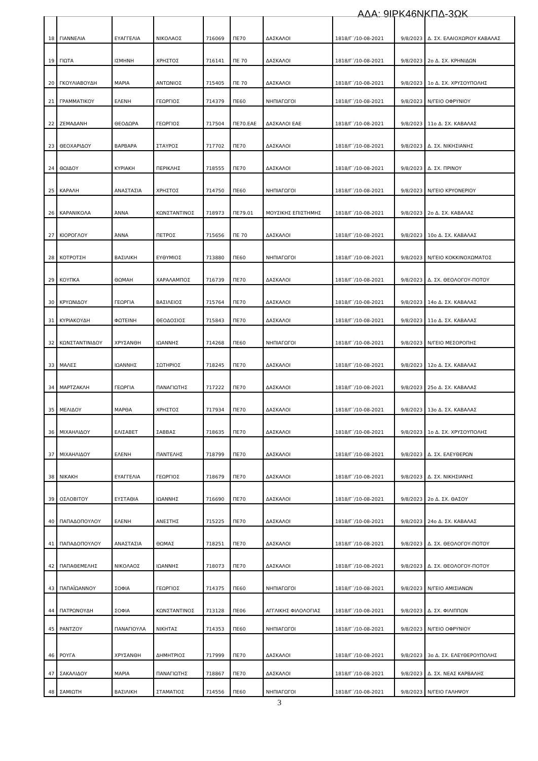ΑΔΑ: 9ΙΡΚ46ΝΚΠΔ-3ΩΚ
| 18 | ΓΙΑΝΝΕΛΙΑ | ΕΥΑΓΓΕΛΙΑ | ΝΙΚΟΛΑΟΣ | 716069 | ΠΕ70 | ΔΑΣΚΑΛΟΙ | 1818/Γ΄/10-08-2021 | 9/8/2023 | Δ. ΣΧ. ΕΛΑΙΟΧΩΡΙΟΥ ΚΑΒΑΛΑΣ |
| 19 | ΓΙΩΤΑ | ΙΣΜΗΝΗ | ΧΡΗΣΤΟΣ | 716141 | ΠΕ 70 | ΔΑΣΚΑΛΟΙ | 1818/Γ΄/10-08-2021 | 9/8/2023 | 2ο Δ. ΣΧ. ΚΡΗΝΙΔΩΝ |
| 20 | ΓΚΟΥΛΙΑΒΟΥΔΗ | ΜΑΡΙΑ | ΑΝΤΩΝΙΟΣ | 715405 | ΠΕ 70 | ΔΑΣΚΑΛΟΙ | 1818/Γ΄/10-08-2021 | 9/8/2023 | 1ο Δ. ΣΧ. ΧΡΥΣΟΥΠΟΛΗΣ |
| 21 | ΓΡΑΜΜΑΤΙΚΟΥ | ΕΛΕΝΗ | ΓΕΩΡΓΙΟΣ | 714379 | ΠΕ60 | ΝΗΠΙΑΓΩΓΟΙ | 1818/Γ΄/10-08-2021 | 9/8/2023 | Ν/ΓΕΙΟ ΟΦΡΥΝΙΟΥ |
| 22 | ΖΕΜΑΔΑΝΗ | ΘΕΟΔΩΡΑ | ΓΕΩΡΓΙΟΣ | 717504 | ΠΕ70.ΕΑΕ | ΔΑΣΚΑΛΟΙ ΕΑΕ | 1818/Γ΄/10-08-2021 | 9/8/2023 | 11ο Δ. ΣΧ. ΚΑΒΑΛΑΣ |
| 23 | ΘΕΟΧΑΡΙΔΟΥ | ΒΑΡΒΑΡΑ | ΣΤΑΥΡΟΣ | 717702 | ΠΕ70 | ΔΑΣΚΑΛΟΙ | 1818/Γ΄/10-08-2021 | 9/8/2023 | Δ. ΣΧ. ΝΙΚΗΣΙΑΝΗΣ |
| 24 | ΘΩΙΔΟΥ | ΚΥΡΙΑΚΗ | ΠΕΡΙΚΛΗΣ | 718555 | ΠΕ70 | ΔΑΣΚΑΛΟΙ | 1818/Γ΄/10-08-2021 | 9/8/2023 | Δ. ΣΧ. ΠΡΙΝΟΥ |
| 25 | ΚΑΡΑΛΗ | ΑΝΑΣΤΑΣΙΑ | ΧΡΗΣΤΟΣ | 714750 | ΠΕ60 | ΝΗΠΙΑΓΩΓΟΙ | 1818/Γ΄/10-08-2021 | 9/8/2023 | Ν/ΓΕΙΟ ΚΡΥΟΝΕΡΙΟΥ |
| 26 | ΚΑΡΑΝΙΚΟΛΑ | ΆΝΝΑ | ΚΩΝΣΤΑΝΤΙΝΟΣ | 718973 | ΠΕ79.01 | ΜΟΥΣΙΚΗΣ ΕΠΙΣΤΗΜΗΣ | 1818/Γ΄/10-08-2021 | 9/8/2023 | 2ο Δ. ΣΧ. ΚΑΒΑΛΑΣ |
| 27 | ΚΙΟΡΟΓΛΟΥ | ΆΝΝΑ | ΠΕΤΡΟΣ | 715656 | ΠΕ 70 | ΔΑΣΚΑΛΟΙ | 1818/Γ΄/10-08-2021 | 9/8/2023 | 10ο Δ. ΣΧ. ΚΑΒΑΛΑΣ |
| 28 | ΚΟΤΡΟΤΣΗ | ΒΑΣΙΛΙΚΗ | ΕΥΘΥΜΙΟΣ | 713880 | ΠΕ60 | ΝΗΠΙΑΓΩΓΟΙ | 1818/Γ΄/10-08-2021 | 9/8/2023 | Ν/ΓΕΙΟ ΚΟΚΚΙΝΟΧΩΜΑΤΟΣ |
| 29 | ΚΟΥΠΚΑ | ΘΩΜΑΗ | ΧΑΡΑΛΑΜΠΟΣ | 716739 | ΠΕ70 | ΔΑΣΚΑΛΟΙ | 1818/Γ΄/10-08-2021 | 9/8/2023 | Δ. ΣΧ. ΘΕΟΛΟΓΟΥ-ΠΟΤΟΥ |
| 30 | ΚΡΥΩΝΙΔΟΥ | ΓΕΩΡΓΙΑ | ΒΑΣΙΛΕΙΟΣ | 715764 | ΠΕ70 | ΔΑΣΚΑΛΟΙ | 1818/Γ΄/10-08-2021 | 9/8/2023 | 14ο Δ. ΣΧ. ΚΑΒΑΛΑΣ |
| 31 | ΚΥΡΙΑΚΟΥΔΗ | ΦΩΤΕΙΝΗ | ΘΕΟΔΟΣΙΟΣ | 715843 | ΠΕ70 | ΔΑΣΚΑΛΟΙ | 1818/Γ΄/10-08-2021 | 9/8/2023 | 11ο Δ. ΣΧ. ΚΑΒΑΛΑΣ |
| 32 | ΚΩΝΣΤΑΝΤΙΝΙΔΟΥ | ΧΡΥΣΑΝΘΗ | ΙΩΑΝΝΗΣ | 714268 | ΠΕ60 | ΝΗΠΙΑΓΩΓΟΙ | 1818/Γ΄/10-08-2021 | 9/8/2023 | Ν/ΓΕΙΟ ΜΕΣΟΡΟΠΗΣ |
| 33 | ΜΑΛΕΣ | ΙΩΑΝΝΗΣ | ΣΩΤΗΡΙΟΣ | 718245 | ΠΕ70 | ΔΑΣΚΑΛΟΙ | 1818/Γ΄/10-08-2021 | 9/8/2023 | 12ο Δ. ΣΧ. ΚΑΒΑΛΑΣ |
| 34 | ΜΑΡΤΖΑΚΛΗ | ΓΕΩΡΓΙΑ | ΠΑΝΑΓΙΩΤΗΣ | 717222 | ΠΕ70 | ΔΑΣΚΑΛΟΙ | 1818/Γ΄/10-08-2021 | 9/8/2023 | 25ο Δ. ΣΧ. ΚΑΒΑΛΑΣ |
| 35 | ΜΕΛΙΔΟΥ | ΜΑΡΘΑ | ΧΡΗΣΤΟΣ | 717934 | ΠΕ70 | ΔΑΣΚΑΛΟΙ | 1818/Γ΄/10-08-2021 | 9/8/2023 | 13ο Δ. ΣΧ. ΚΑΒΑΛΑΣ |
| 36 | ΜΙΧΑΗΛΙΔΟΥ | ΕΛΙΣΑΒΕΤ | ΣΑΒΒΑΣ | 718635 | ΠΕ70 | ΔΑΣΚΑΛΟΙ | 1818/Γ΄/10-08-2021 | 9/8/2023 | 1ο Δ. ΣΧ. ΧΡΥΣΟΥΠΟΛΗΣ |
| 37 | ΜΙΧΑΗΛΙΔΟΥ | ΕΛΕΝΗ | ΠΑΝΤΕΛΗΣ | 718799 | ΠΕ70 | ΔΑΣΚΑΛΟΙ | 1818/Γ΄/10-08-2021 | 9/8/2023 | Δ. ΣΧ. ΕΛΕΥΘΕΡΩΝ |
| 38 | ΝΙΚΑΚΗ | ΕΥΑΓΓΕΛΙΑ | ΓΕΩΡΓΙΟΣ | 718679 | ΠΕ70 | ΔΑΣΚΑΛΟΙ | 1818/Γ΄/10-08-2021 | 9/8/2023 | Δ. ΣΧ. ΝΙΚΗΣΙΑΝΗΣ |
| 39 | ΟΣΛΟΒΙΤΟΥ | ΕΥΣΤΑΘΙΑ | ΙΩΑΝΝΗΣ | 716690 | ΠΕ70 | ΔΑΣΚΑΛΟΙ | 1818/Γ΄/10-08-2021 | 9/8/2023 | 2ο Δ. ΣΧ. ΘΑΣΟΥ |
| 40 | ΠΑΠΑΔΟΠΟΥΛΟΥ | ΕΛΕΝΗ | ΑΝΕΣΤΗΣ | 715225 | ΠΕ70 | ΔΑΣΚΑΛΟΙ | 1818/Γ΄/10-08-2021 | 9/8/2023 | 24ο Δ. ΣΧ. ΚΑΒΑΛΑΣ |
| 41 | ΠΑΠΑΔΟΠΟΥΛΟΥ | ΑΝΑΣΤΑΣΙΑ | ΘΩΜΑΣ | 718251 | ΠΕ70 | ΔΑΣΚΑΛΟΙ | 1818/Γ΄/10-08-2021 | 9/8/2023 | Δ. ΣΧ. ΘΕΟΛΟΓΟΥ-ΠΟΤΟΥ |
| 42 | ΠΑΠΑΘΕΜΕΛΗΣ | ΝΙΚΟΛΑΟΣ | ΙΩΑΝΝΗΣ | 718073 | ΠΕ70 | ΔΑΣΚΑΛΟΙ | 1818/Γ΄/10-08-2021 | 9/8/2023 | Δ. ΣΧ. ΘΕΟΛΟΓΟΥ-ΠΟΤΟΥ |
| 43 | ΠΑΠΑΪΩΑΝΝΟΥ | ΣΟΦΙΑ | ΓΕΩΡΓΙΟΣ | 714375 | ΠΕ60 | ΝΗΠΙΑΓΩΓΟΙ | 1818/Γ΄/10-08-2021 | 9/8/2023 | Ν/ΓΕΙΟ ΑΜΙΣΙΑΝΩΝ |
| 44 | ΠΑΤΡΩΝΟΥΔΗ | ΣΟΦΙΑ | ΚΩΝΣΤΑΝΤΙΝΟΣ | 713128 | ΠΕ06 | ΑΓΓΛΙΚΗΣ ΦΙΛΟΛΟΓΙΑΣ | 1818/Γ΄/10-08-2021 | 9/8/2023 | Δ. ΣΧ. ΦΙΛΙΠΠΩΝ |
| 45 | ΡΑΝΤΖΟΥ | ΠΑΝΑΓΙΟΥΛΑ | ΝΙΚΗΤΑΣ | 714353 | ΠΕ60 | ΝΗΠΙΑΓΩΓΟΙ | 1818/Γ΄/10-08-2021 | 9/8/2023 | Ν/ΓΕΙΟ ΟΦΡΥΝΙΟΥ |
| 46 | ΡΟΥΓΑ | ΧΡΥΣΑΝΘΗ | ΔΗΜΗΤΡΙΟΣ | 717999 | ΠΕ70 | ΔΑΣΚΑΛΟΙ | 1818/Γ΄/10-08-2021 | 9/8/2023 | 3ο Δ. ΣΧ. ΕΛΕΥΘΕΡΟΥΠΟΛΗΣ |
| 47 | ΣΑΚΑΛΙΔΟΥ | ΜΑΡΙΑ | ΠΑΝΑΓΙΩΤΗΣ | 718867 | ΠΕ70 | ΔΑΣΚΑΛΟΙ | 1818/Γ΄/10-08-2021 | 9/8/2023 | Δ. ΣΧ. ΝΕΑΣ ΚΑΡΒΑΛΗΣ |
| 48 | ΣΑΜΙΩΤΗ | ΒΑΣΙΛΙΚΗ | ΣΤΑΜΑΤΙΟΣ | 714556 | ΠΕ60 | ΝΗΠΙΑΓΩΓΟΙ | 1818/Γ΄/10-08-2021 | 9/8/2023 | Ν/ΓΕΙΟ ΓΑΛΗΨΟΥ |
3